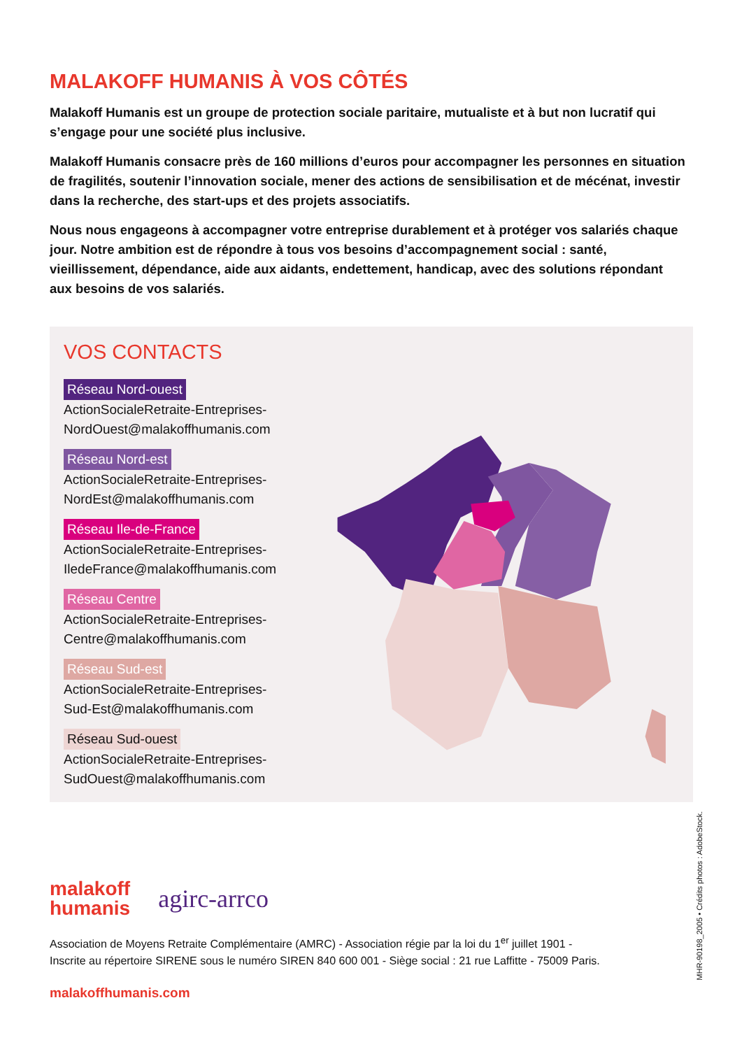MALAKOFF HUMANIS À VOS CÔTÉS
Malakoff Humanis est un groupe de protection sociale paritaire, mutualiste et à but non lucratif qui s’engage pour une société plus inclusive.
Malakoff Humanis consacre près de 160 millions d’euros pour accompagner les personnes en situation de fragilités, soutenir l’innovation sociale, mener des actions de sensibilisation et de mécénat, investir dans la recherche, des start-ups et des projets associatifs.
Nous nous engageons à accompagner votre entreprise durablement et à protéger vos salariés chaque jour. Notre ambition est de répondre à tous vos besoins d’accompagnement social : santé, vieillissement, dépendance, aide aux aidants, endettement, handicap, avec des solutions répondant aux besoins de vos salariés.
VOS CONTACTS
Réseau Nord-ouest
ActionSocialeRetraite-Entreprises-
NordOuest@malakoffhumanis.com
Réseau Nord-est
ActionSocialeRetraite-Entreprises-
NordEst@malakoffhumanis.com
Réseau Ile-de-France
ActionSocialeRetraite-Entreprises-
IledeFrance@malakoffhumanis.com
Réseau Centre
ActionSocialeRetraite-Entreprises-
Centre@malakoffhumanis.com
Réseau Sud-est
ActionSocialeRetraite-Entreprises-
Sud-Est@malakoffhumanis.com
Réseau Sud-ouest
ActionSocialeRetraite-Entreprises-
SudOuest@malakoffhumanis.com
malakoff
humanis agirc-arrco
Association de Moyens Retraite Complémentaire (AMRC) - Association régie par la loi du 1<sup>er</sup> juillet 1901 -
Inscrite au répertoire SIRENE sous le numéro SIREN 840 600 001 - Siège social : 21 rue Laffitte - 75009 Paris.
malakoffhumanis.com
MHR-90198_2005 • Crédits photos : AdobeStock.